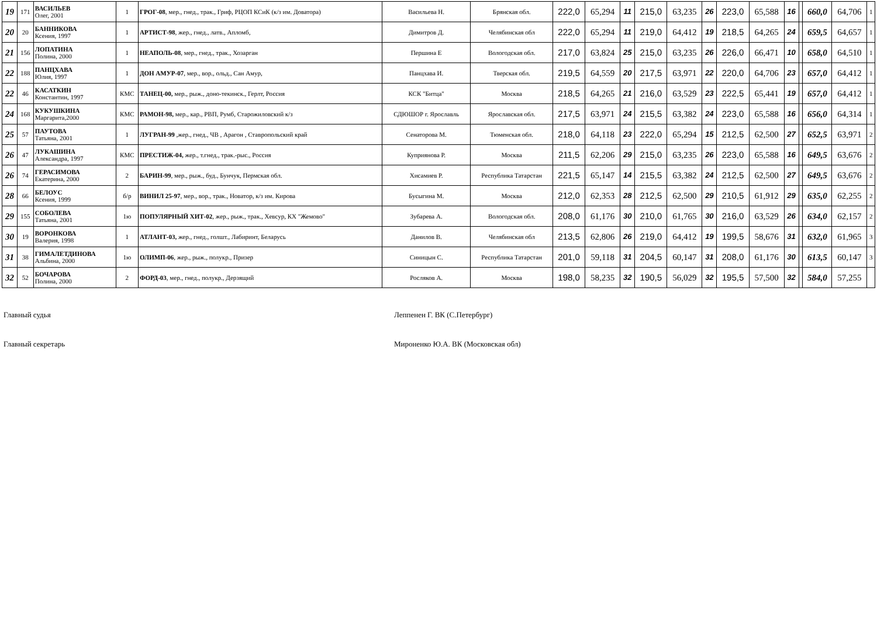| 19 | 171 | ВАСИЛЬЕВ Олег, 2001 | 1 | ГРОГ-08 , мер., гнед., трак., Гриф, РЦОП КСиК (к/з им. Доватора) | Васильева Н. | Брянская обл. | 222,0 | 65,294 | 11 | 215,0 | 63,235 | 26 | 223,0 | 65,588 | 16 | | 660,0 | 64,706 | 1 |
| 20 | 20 | БАННИКОВА Ксения, 1997 | 1 | АРТИСТ-98 , жер., гнед., латв., Апломб, | Димитров Д. | Челябинская обл | 222,0 | 65,294 | 11 | 219,0 | 64,412 | 19 | 218,5 | 64,265 | 24 | | 659,5 | 64,657 | 1 |
| 21 | 156 | ЛОПАТИНА Полина, 2000 | 1 | НЕАПОЛЬ-08 , мер., гнед., трак., Хозарган | Першина Е | Вологодская обл. | 217,0 | 63,824 | 25 | 215,0 | 63,235 | 26 | 226,0 | 66,471 | 10 | | 658,0 | 64,510 | 1 |
| 22 | 188 | ПАНЦХАВА Юлия, 1997 | 1 | ДОН АМУР-07 , мер., вор., ольд., Сан Амур, | Панцхава И. | Тверская обл. | 219,5 | 64,559 | 20 | 217,5 | 63,971 | 22 | 220,0 | 64,706 | 23 | | 657,0 | 64,412 | 1 |
| 22 | 46 | КАСАТКИН Константин, 1997 | КМС | ТАНЕЦ-00, мер., рыж., доно-текинск., Герлт, Россия | КСК "Битца" | Москва | 218,5 | 64,265 | 21 | 216,0 | 63,529 | 23 | 222,5 | 65,441 | 19 | | 657,0 | 64,412 | 1 |
| 24 | 168 | КУКУШКИНА Маргарита,2000 | КМС | РАМОН-98, мер., кар., РВП, Румб, Старожиловский к/з | СДЮШОР г. Ярославль | Ярославская обл. | 217,5 | 63,971 | 24 | 215,5 | 63,382 | 24 | 223,0 | 65,588 | 16 | | 656,0 | 64,314 | 1 |
| 25 | 57 | ПАУТОВА Татьяна, 2001 | 1 | ЛУГРАН-99 ,жер., гнед., ЧВ , Арагон , Ставропольский край | Сенаторова М. | Тюменская обл. | 218,0 | 64,118 | 23 | 222,0 | 65,294 | 15 | 212,5 | 62,500 | 27 | | 652,5 | 63,971 | 2 |
| 26 | 47 | ЛУКАШИНА Александра, 1997 | КМС | ПРЕСТИЖ-04, жер., т.гнед., трак.-рыс., Россия | Куприянова Р. | Москва | 211,5 | 62,206 | 29 | 215,0 | 63,235 | 26 | 223,0 | 65,588 | 16 | | 649,5 | 63,676 | 2 |
| 26 | 74 | ГЕРАСИМОВА Екатерина, 2000 | 2 | БАРИН-99 , мер., рыж., буд., Бунчук, Пермская обл. | Хисамиев Р. | Республика Татарстан | 221,5 | 65,147 | 14 | 215,5 | 63,382 | 24 | 212,5 | 62,500 | 27 | | 649,5 | 63,676 | 2 |
| 28 | 66 | БЕЛОУС Ксения, 1999 | б/р | ВИНИЛ 25-97 , мер., вор., трак., Новатор, к/з им. Кирова | Бусыгина М. | Москва | 212,0 | 62,353 | 28 | 212,5 | 62,500 | 29 | 210,5 | 61,912 | 29 | | 635,0 | 62,255 | 2 |
| 29 | 155 | СОБОЛЕВА Татьяна, 2001 | 1ю | ПОПУЛЯРНЫЙ ХИТ-02 , жер., рыж., трак., Хевсур, КХ "Жемово" | Зубарева А. | Вологодская обл. | 208,0 | 61,176 | 30 | 210,0 | 61,765 | 30 | 216,0 | 63,529 | 26 | | 634,0 | 62,157 | 2 |
| 30 | 19 | ВОРОНКОВА Валерия, 1998 | 1 | АТЛАНТ-03, жер., гнед., голшт., Лабиринт, Беларусь | Данилов В. | Челябинская обл | 213,5 | 62,806 | 26 | 219,0 | 64,412 | 19 | 199,5 | 58,676 | 31 | | 632,0 | 61,965 | 3 |
| 31 | 38 | ГИМАЛЕТДИНОВА Альбина, 2000 | 1ю | ОЛИМП-06 , жер., рыж., полукр., Призер | Синицын С. | Республика Татарстан | 201,0 | 59,118 | 31 | 204,5 | 60,147 | 31 | 208,0 | 61,176 | 30 | | 613,5 | 60,147 | 3 |
| 32 | 52 | БОЧАРОВА Полина, 2000 | 2 | ФОРД-03 , мер., гнед., полукр., Дерзящий | Росляков А. | Москва | 198,0 | 58,235 | 32 | 190,5 | 56,029 | 32 | 195,5 | 57,500 | 32 | | 584,0 | 57,255 | |
Главный судья Леппенен Г. ВК (С.Петербург)
Главный секретарь Мироненко Ю.А. ВК (Московская обл)